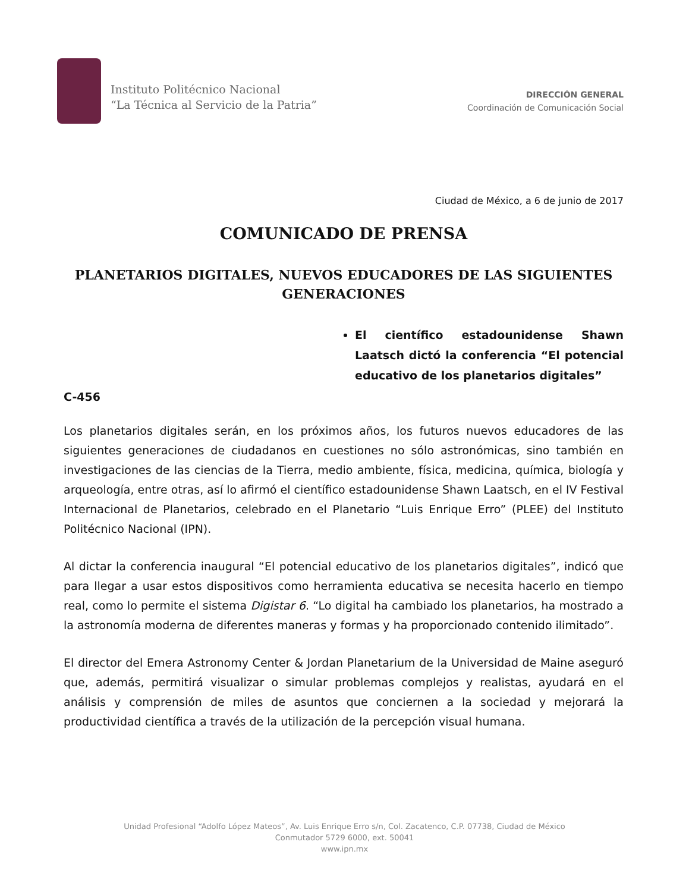Instituto Politécnico Nacional
“La Técnica al Servicio de la Patria”
DIRECCIÓN GENERAL
Coordinación de Comunicación Social
Ciudad de México, a 6 de junio de 2017
COMUNICADO DE PRENSA
PLANETARIOS DIGITALES, NUEVOS EDUCADORES DE LAS SIGUIENTES GENERACIONES
El científico estadounidense Shawn Laatsch dictó la conferencia “El potencial educativo de los planetarios digitales”
C-456
Los planetarios digitales serán, en los próximos años, los futuros nuevos educadores de las siguientes generaciones de ciudadanos en cuestiones no sólo astronómicas, sino también en investigaciones de las ciencias de la Tierra, medio ambiente, física, medicina, química, biología y arqueología, entre otras, así lo afirmó el científico estadounidense Shawn Laatsch, en el IV Festival Internacional de Planetarios, celebrado en el Planetario “Luis Enrique Erro” (PLEE) del Instituto Politécnico Nacional (IPN).
Al dictar la conferencia inaugural “El potencial educativo de los planetarios digitales”, indicó que para llegar a usar estos dispositivos como herramienta educativa se necesita hacerlo en tiempo real, como lo permite el sistema Digistar 6. “Lo digital ha cambiado los planetarios, ha mostrado a la astronomía moderna de diferentes maneras y formas y ha proporcionado contenido ilimitado”.
El director del Emera Astronomy Center & Jordan Planetarium de la Universidad de Maine aseguró que, además, permitirá visualizar o simular problemas complejos y realistas, ayudará en el análisis y comprensión de miles de asuntos que conciernen a la sociedad y mejorará la productividad científica a través de la utilización de la percepción visual humana.
Unidad Profesional “Adolfo López Mateos”, Av. Luis Enrique Erro s/n, Col. Zacatenco, C.P. 07738, Ciudad de México
Conmutador 5729 6000, ext. 50041
www.ipn.mx